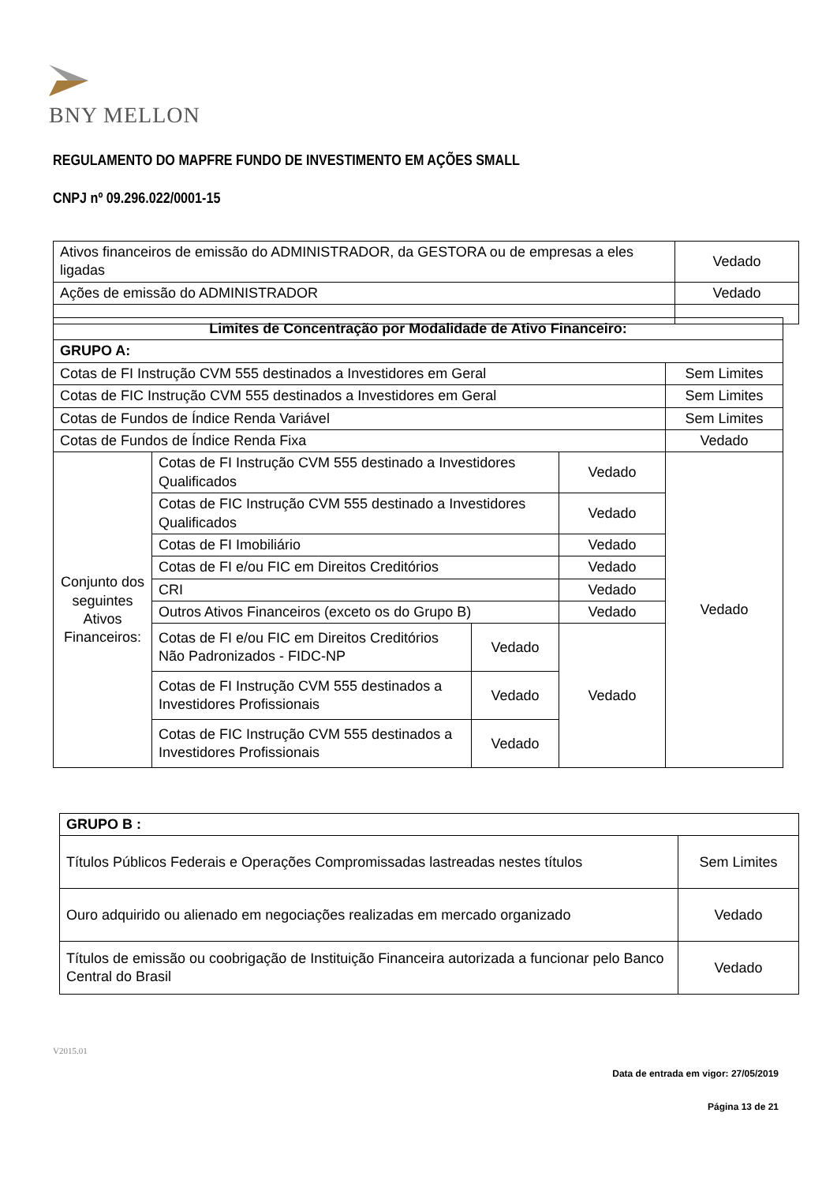BNY MELLON
REGULAMENTO DO MAPFRE FUNDO DE INVESTIMENTO EM AÇÕES SMALL
CNPJ nº 09.296.022/0001-15
| Ativos financeiros de emissão do ADMINISTRADOR, da GESTORA ou de empresas a eles ligadas | Vedado |
| Ações de emissão do ADMINISTRADOR | Vedado |
| Limites de Concentração por Modalidade de Ativo Financeiro: | | | | |
| --- | --- | --- | --- | --- |
| GRUPO A: | | | | |
| Cotas de FI Instrução CVM 555 destinados a Investidores em Geral | | | | Sem Limites |
| Cotas de FIC Instrução CVM 555 destinados a Investidores em Geral | | | | Sem Limites |
| Cotas de Fundos de Índice Renda Variável | | | | Sem Limites |
| Cotas de Fundos de Índice Renda Fixa | | | | Vedado |
| Conjunto dos seguintes Ativos Financeiros: | Cotas de FI Instrução CVM 555 destinado a Investidores Qualificados | | Vedado | Vedado |
| | Cotas de FIC Instrução CVM 555 destinado a Investidores Qualificados | | Vedado | |
| | Cotas de FI Imobiliário | | Vedado | |
| | Cotas de FI e/ou FIC em Direitos Creditórios | | Vedado | |
| | CRI | | Vedado | |
| | Outros Ativos Financeiros (exceto os do Grupo B) | | Vedado | |
| | Cotas de FI e/ou FIC em Direitos Creditórios Não Padronizados - FIDC-NP | Vedado | Vedado | |
| | Cotas de FI Instrução CVM 555 destinados a Investidores Profissionais | Vedado | | |
| | Cotas de FIC Instrução CVM 555 destinados a Investidores Profissionais | Vedado | | |
| GRUPO B : | |
| --- | --- |
| Títulos Públicos Federais e Operações Compromissadas lastreadas nestes títulos | Sem Limites |
| Ouro adquirido ou alienado em negociações realizadas em mercado organizado | Vedado |
| Títulos de emissão ou coobrigação de Instituição Financeira autorizada a funcionar pelo Banco Central do Brasil | Vedado |
V2015.01
Data de entrada em vigor: 27/05/2019
Página 13 de 21